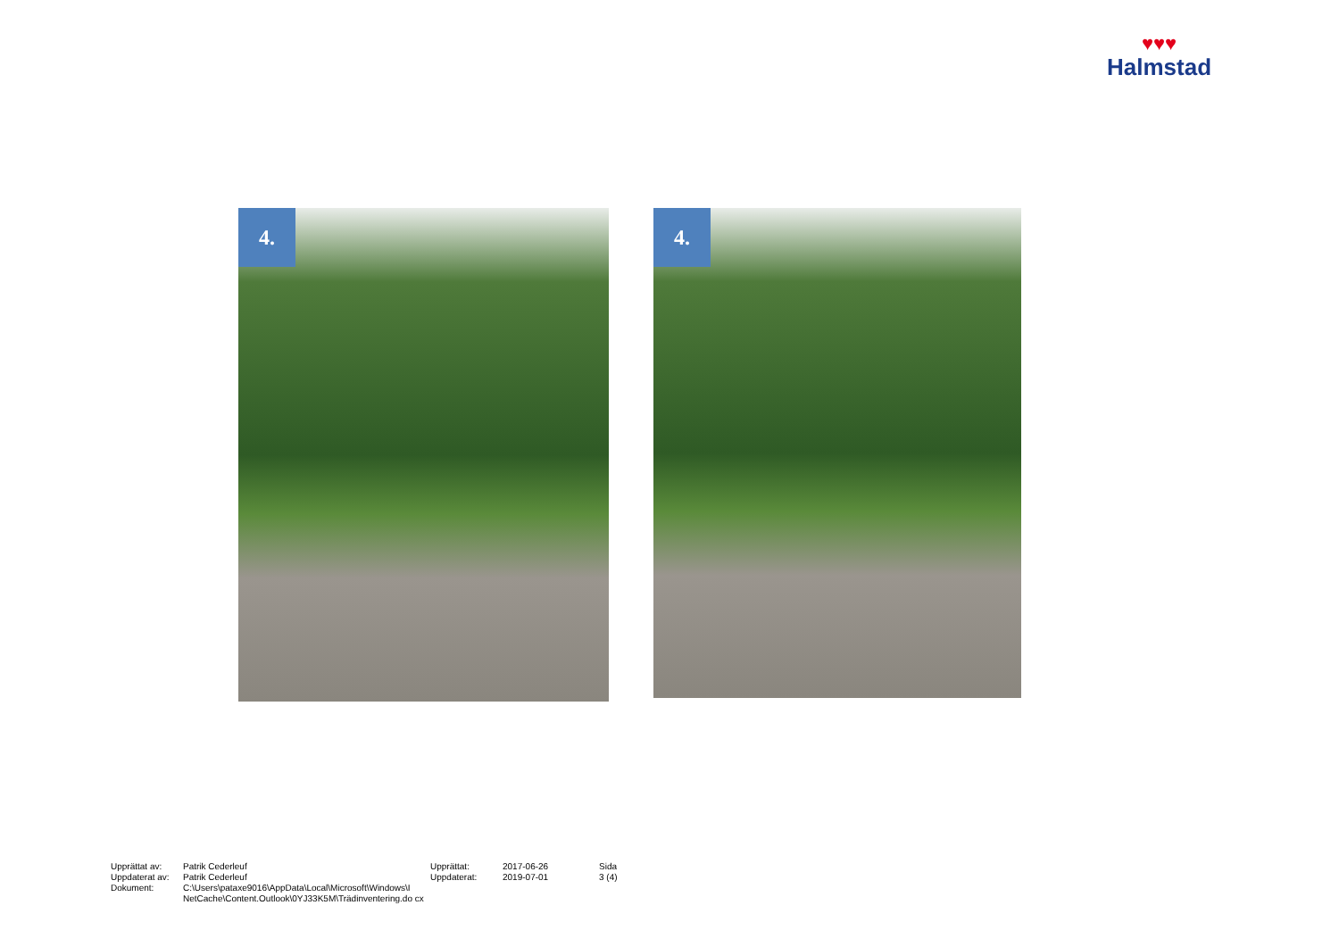♥♥♥
Halmstad
4. 4.
| Upprättat av: | Patrik Cederleuf | Upprättat: | 2017-06-26 | Sida |
| Uppdaterat av: | Patrik Cederleuf | Uppdaterat: | 2019-07-01 | 3 (4) |
| Dokument: | C:\Users\pataxe9016\AppData\Local\Microsoft\Windows\I NetCache\Content.Outlook\0YJ33K5M\Trädinventering.do cx | | | |